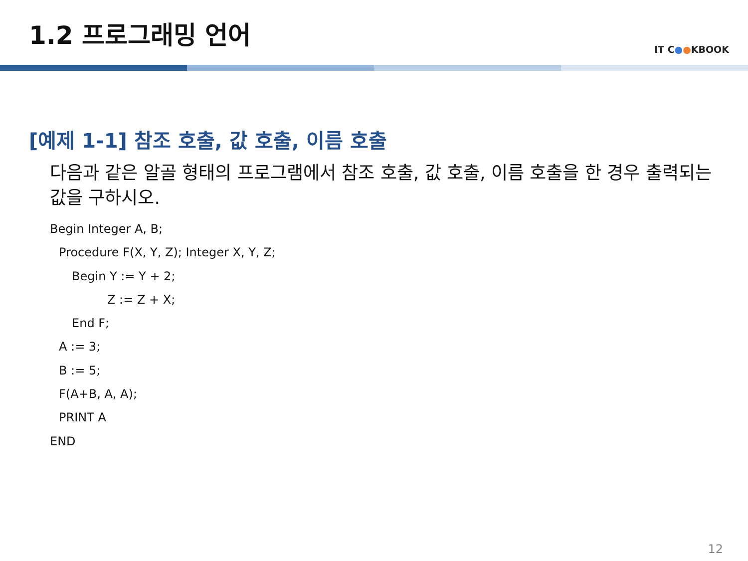1.2 프로그래밍 언어
IT C●●KBOOK
[예제 1-1] 참조 호출, 값 호출, 이름 호출
다음과 같은 알골 형태의 프로그램에서 참조 호출, 값 호출, 이름 호출을 한 경우 출력되는 값을 구하시오.
Begin Integer A, B;
Procedure F(X, Y, Z); Integer X, Y, Z;
Begin Y := Y + 2;
Z := Z + X;
End F;
A := 3;
B := 5;
F(A+B, A, A);
PRINT A
END
12